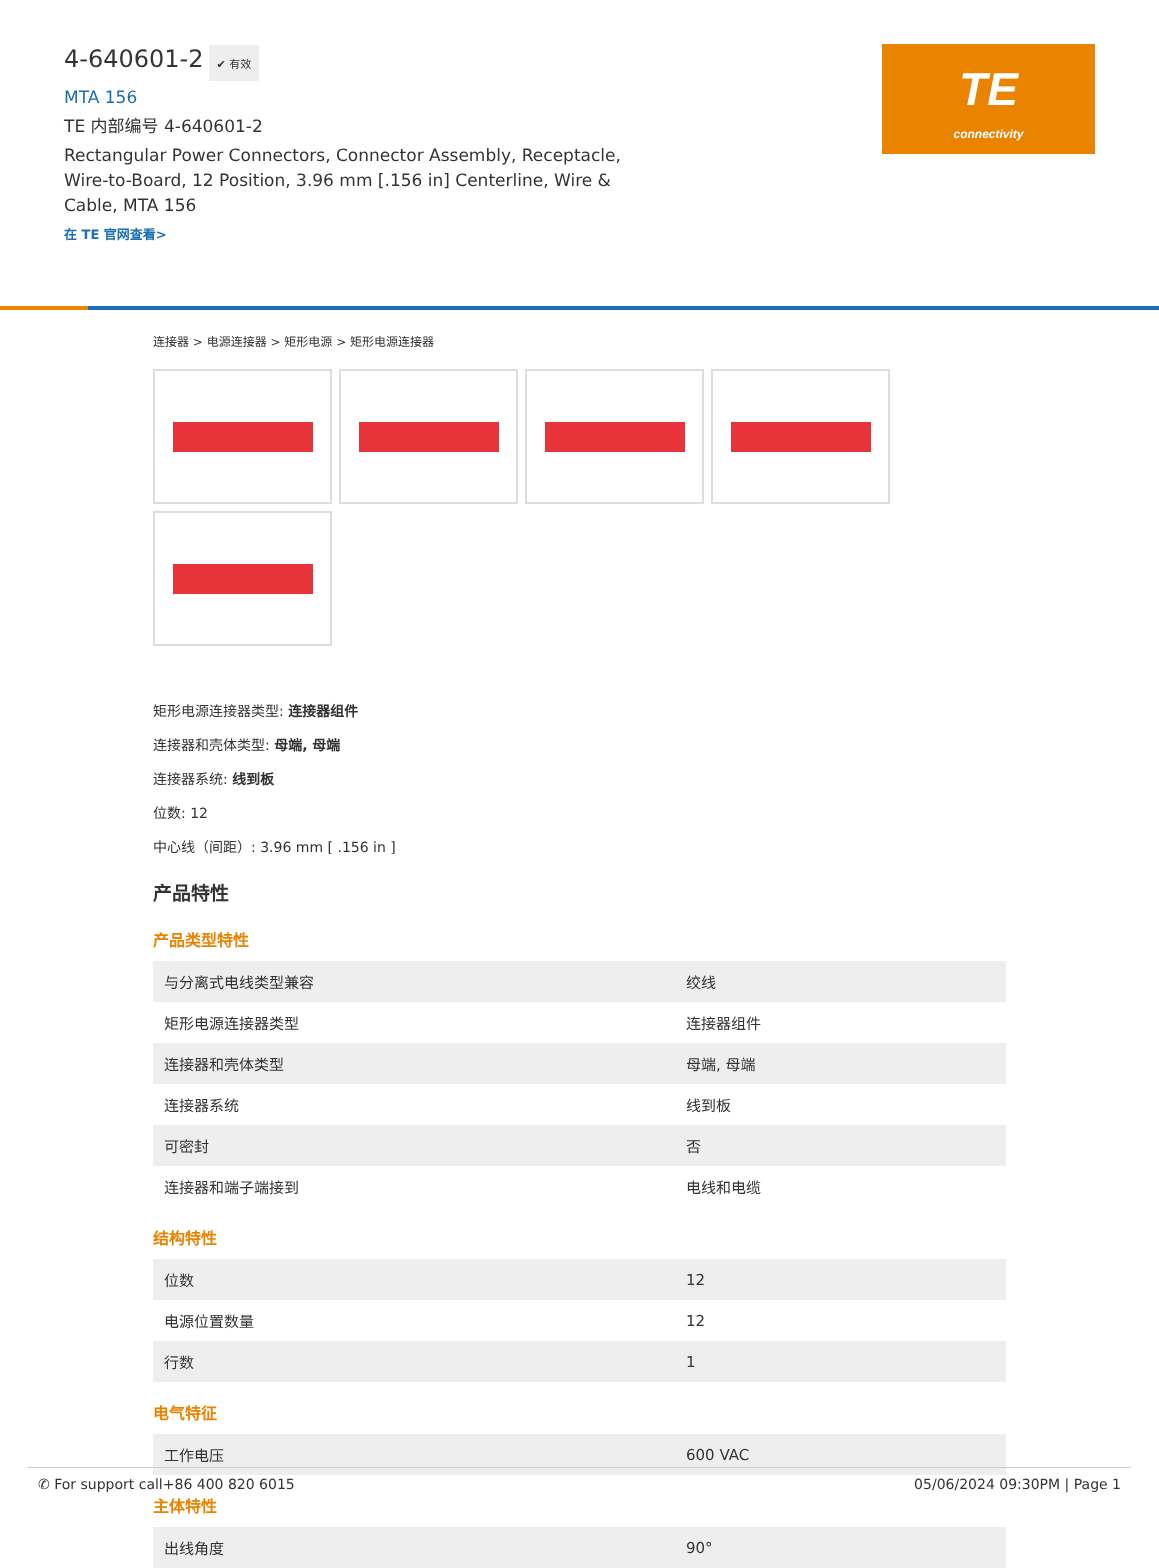4-640601-2
✔ 有效
TE
connectivity
MTA 156
TE 内部编号 4-640601-2
Rectangular Power Connectors, Connector Assembly, Receptacle,
Wire-to-Board, 12 Position, 3.96 mm [.156 in] Centerline, Wire &
Cable, MTA 156
在 TE 官网查看>
连接器 > 电源连接器 > 矩形电源 > 矩形电源连接器
矩形电源连接器类型: 连接器组件
连接器和壳体类型: 母端, 母端
连接器系统: 线到板
位数: 12
中心线（间距）: 3.96 mm [ .156 in ]
产品特性
产品类型特性
| 与分离式电线类型兼容 | 绞线 |
| 矩形电源连接器类型 | 连接器组件 |
| 连接器和壳体类型 | 母端, 母端 |
| 连接器系统 | 线到板 |
| 可密封 | 否 |
| 连接器和端子端接到 | 电线和电缆 |
结构特性
| 位数 | 12 |
| 电源位置数量 | 12 |
| 行数 | 1 |
电气特征
| 工作电压 | 600 VAC |
主体特性
| 出线角度 | 90° |
✆ For support call+86 400 820 6015 05/06/2024 09:30PM | Page 1